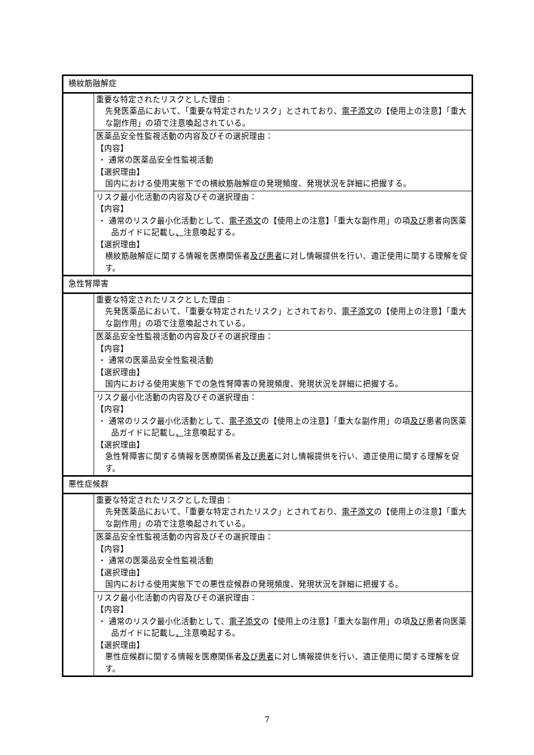| 横紋筋融解症 | |
| | 重要な特定されたリスクとした理由： 先発医薬品において、「重要な特定されたリスク」とされており、 電子添文 の【使用上の注意】「重大な副作用」の項で注意喚起されている。 |
| | 医薬品安全性監視活動の内容及びその選択理由： 【内容】 ・ 通常の医薬品安全性監視活動 【選択理由】 国内における使用実態下での横紋筋融解症の発現頻度、発現状況を詳細に把握する。 |
| | リスク最小化活動の内容及びその選択理由： 【内容】 ・ 通常のリスク最小化活動として、 電子添文 の【使用上の注意】「重大な副作用」の項 及び 患者向医薬品ガイドに記載し 、 注意喚起する。 【選択理由】 横紋筋融解症に関する情報を医療関係者 及び患者 に対し情報提供を行い、適正使用に関する理解を促す。 |
| 急性腎障害 | |
| | 重要な特定されたリスクとした理由： 先発医薬品において、「重要な特定されたリスク」とされており、 電子添文 の【使用上の注意】「重大な副作用」の項で注意喚起されている。 |
| | 医薬品安全性監視活動の内容及びその選択理由： 【内容】 ・ 通常の医薬品安全性監視活動 【選択理由】 国内における使用実態下での急性腎障害の発現頻度、発現状況を詳細に把握する。 |
| | リスク最小化活動の内容及びその選択理由： 【内容】 ・ 通常のリスク最小化活動として、 電子添文 の【使用上の注意】「重大な副作用」の項 及び 患者向医薬品ガイドに記載し 、 注意喚起する。 【選択理由】 急性腎障害に関する情報を医療関係者 及び患者 に対し情報提供を行い、適正使用に関する理解を促す。 |
| 悪性症候群 | |
| | 重要な特定されたリスクとした理由： 先発医薬品において、「重要な特定されたリスク」とされており、 電子添文 の【使用上の注意】「重大な副作用」の項で注意喚起されている。 |
| | 医薬品安全性監視活動の内容及びその選択理由： 【内容】 ・ 通常の医薬品安全性監視活動 【選択理由】 国内における使用実態下での悪性症候群の発現頻度、発現状況を詳細に把握する。 |
| | リスク最小化活動の内容及びその選択理由： 【内容】 ・ 通常のリスク最小化活動として、 電子添文 の【使用上の注意】「重大な副作用」の項 及び 患者向医薬品ガイドに記載し 、 注意喚起する。 【選択理由】 悪性症候群に関する情報を医療関係者 及び患者 に対し情報提供を行い、適正使用に関する理解を促す。 |
7